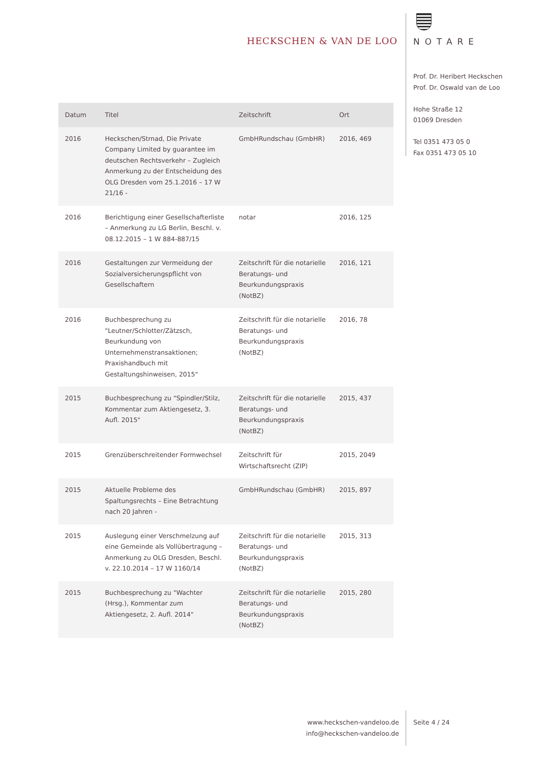HECKSCHEN & VAN DE LOO
NOTARE
Prof. Dr. Heribert Heckschen
Prof. Dr. Oswald van de Loo
Hohe Straße 12
01069 Dresden
Tel 0351 473 05 0
Fax 0351 473 05 10
| Datum | Titel | Zeitschrift | Ort |
| --- | --- | --- | --- |
| 2016 | Heckschen/Strnad, Die Private Company Limited by guarantee im deutschen Rechtsverkehr – Zugleich Anmerkung zu der Entscheidung des OLG Dresden vom 25.1.2016 – 17 W 21/16 - | GmbHRundschau (GmbHR) | 2016, 469 |
| 2016 | Berichtigung einer Gesellschafterliste – Anmerkung zu LG Berlin, Beschl. v. 08.12.2015 – 1 W 884-887/15 | notar | 2016, 125 |
| 2016 | Gestaltungen zur Vermeidung der Sozialversicherungspflicht von Gesellschaftern | Zeitschrift für die notarielle Beratungs- und Beurkundungspraxis (NotBZ) | 2016, 121 |
| 2016 | Buchbesprechung zu "Leutner/Schlotter/Zätzsch, Beurkundung von Unternehmenstransaktionen; Praxishandbuch mit Gestaltungshinweisen, 2015" | Zeitschrift für die notarielle Beratungs- und Beurkundungspraxis (NotBZ) | 2016, 78 |
| 2015 | Buchbesprechung zu "Spindler/Stilz, Kommentar zum Aktiengesetz, 3. Aufl. 2015" | Zeitschrift für die notarielle Beratungs- und Beurkundungspraxis (NotBZ) | 2015, 437 |
| 2015 | Grenzüberschreitender Formwechsel | Zeitschrift für Wirtschaftsrecht (ZIP) | 2015, 2049 |
| 2015 | Aktuelle Probleme des Spaltungsrechts – Eine Betrachtung nach 20 Jahren - | GmbHRundschau (GmbHR) | 2015, 897 |
| 2015 | Auslegung einer Verschmelzung auf eine Gemeinde als Vollübertragung – Anmerkung zu OLG Dresden, Beschl. v. 22.10.2014 – 17 W 1160/14 | Zeitschrift für die notarielle Beratungs- und Beurkundungspraxis (NotBZ) | 2015, 313 |
| 2015 | Buchbesprechung zu "Wachter (Hrsg.), Kommentar zum Aktiengesetz, 2. Aufl. 2014" | Zeitschrift für die notarielle Beratungs- und Beurkundungspraxis (NotBZ) | 2015, 280 |
www.heckschen-vandeloo.de
info@heckschen-vandeloo.de
Seite 4 / 24